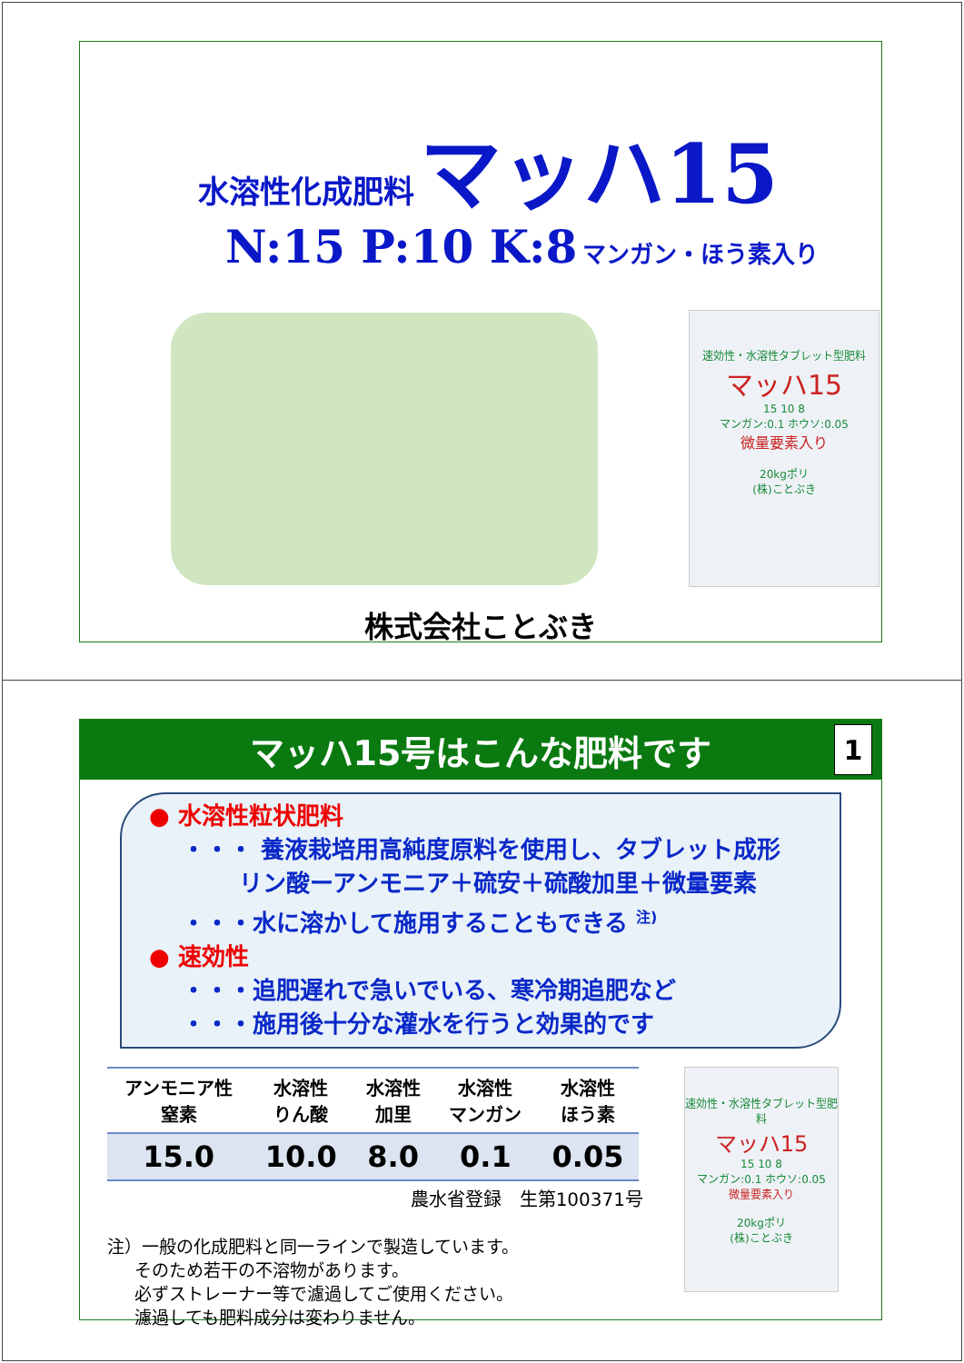水溶性化成肥料 マッハ15
N:15 P:10 K:8 マンガン・ほう素入り
速効性・水溶性タブレット型肥料
マッハ15
15 10 8
マンガン:0.1 ホウソ:0.05
微量要素入り
20kgポリ
(株)ことぶき
株式会社ことぶき
マッハ15号はこんな肥料です
1
● 水溶性粒状肥料
・・・ 養液栽培用高純度原料を使用し、タブレット成形
リン酸ーアンモニア＋硫安＋硫酸加里＋微量要素
・・・水に溶かして施用することもできる <sup>注)</sup>
● 速効性
・・・追肥遅れで急いでいる、寒冷期追肥など
・・・施用後十分な灌水を行うと効果的です
| アンモニア性 窒素 | 水溶性 りん酸 | 水溶性 加里 | 水溶性 マンガン | 水溶性 ほう素 |
| --- | --- | --- | --- | --- |
| 15.0 | 10.0 | 8.0 | 0.1 | 0.05 |
農水省登録　生第100371号
注）一般の化成肥料と同一ラインで製造しています。
そのため若干の不溶物があります。
必ずストレーナー等で濾過してご使用ください。
濾過しても肥料成分は変わりません。
速効性・水溶性タブレット型肥料
マッハ15
15 10 8
マンガン:0.1 ホウソ:0.05
微量要素入り
20kgポリ
(株)ことぶき